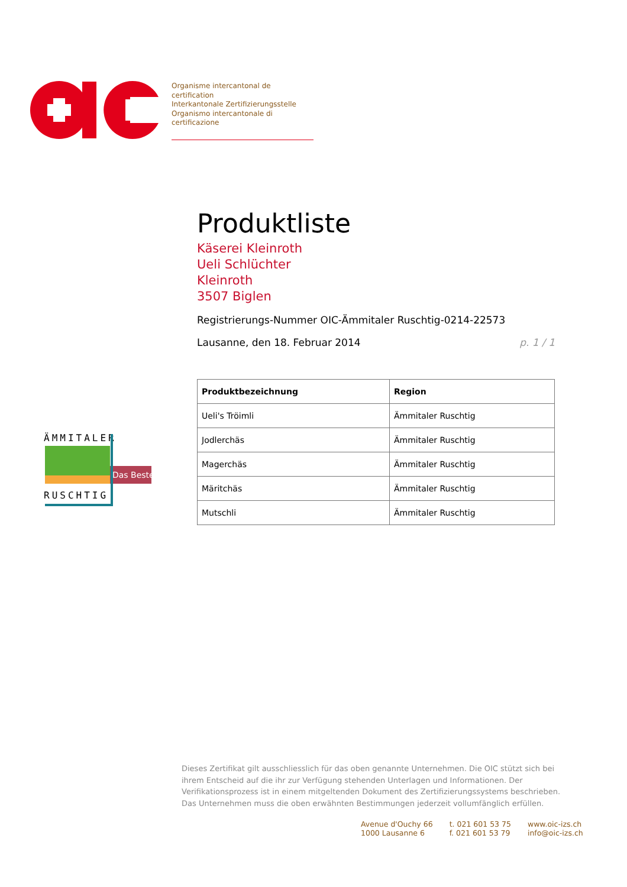Organisme intercantonal de certification
Interkantonale Zertifizierungsstelle
Organismo intercantonale di certificazione
ÄMMITALER
Das Beste
Das Beste
RUSCHTIG
Produktliste
Käserei Kleinroth
Ueli Schlüchter
Kleinroth
3507 Biglen
Registrierungs-Nummer OIC-Ämmitaler Ruschtig-0214-22573
Lausanne, den 18. Februar 2014 p. 1 / 1
| Produktbezeichnung | Region |
| --- | --- |
| Ueli's Tröimli | Ämmitaler Ruschtig |
| Jodlerchäs | Ämmitaler Ruschtig |
| Magerchäs | Ämmitaler Ruschtig |
| Märitchäs | Ämmitaler Ruschtig |
| Mutschli | Ämmitaler Ruschtig |
Dieses Zertifikat gilt ausschliesslich für das oben genannte Unternehmen. Die OIC stützt sich bei ihrem Entscheid auf die ihr zur Verfügung stehenden Unterlagen und Informationen. Der Verifikationsprozess ist in einem mitgeltenden Dokument des Zertifizierungssystems beschrieben. Das Unternehmen muss die oben erwähnten Bestimmungen jederzeit vollumfänglich erfüllen.
Avenue d'Ouchy 66
1000 Lausanne 6
t. 021 601 53 75
f. 021 601 53 79
www.oic-izs.ch
info@oic-izs.ch